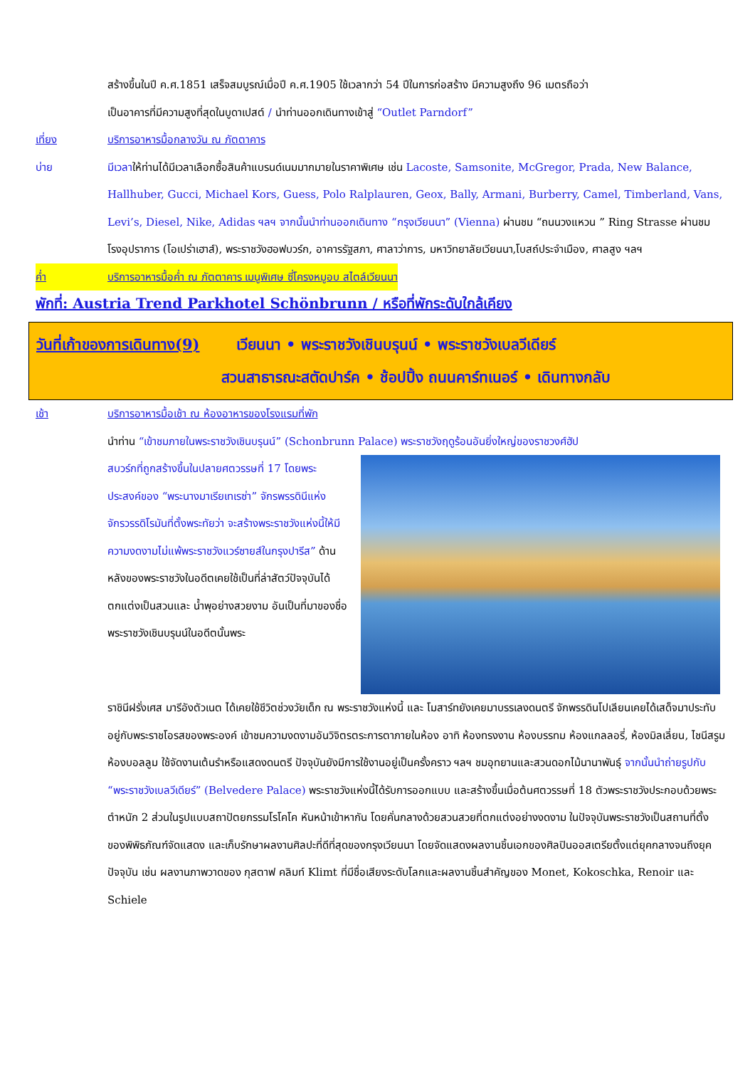สร้างขึ้นในปี ค.ศ.1851 เสร็จสมบูรณ์เมื่อปี ค.ศ.1905 ใช้เวลากว่า 54 ปีในการก่อสร้าง มีความสูงถึง 96 เมตรถือว่า
เป็นอาคารที่มีความสูงที่สุดในบูดาเปสต์ / นำท่านออกเดินทางเข้าสู่ “Outlet Parndorf”
เที่ยง บริการอาหารมื้อกลางวัน ณ ภัตตาคาร
บ่าย
มีเวลาให้ท่านได้มีเวลาเลือกซื้อสินค้าแบรนด์เนมมากมายในราคาพิเศษ เช่น Lacoste, Samsonite, McGregor, Prada, New Balance, Hallhuber, Gucci, Michael Kors, Guess, Polo Ralplauren, Geox, Bally, Armani, Burberry, Camel, Timberland, Vans, Levi’s, Diesel, Nike, Adidas ฯลฯ จากนั้นนำท่านออกเดินทาง “กรุงเวียนนา” (Vienna) ผ่านชม “ถนนวงแหวน ” Ring Strasse ผ่านชม โรงอุปราการ (โอเปร่าเฮาส์), พระราชวังฮอฟบวร์ก, อาคารรัฐสภา, ศาลาว่าการ, มหาวิทยาลัยเวียนนา,โบสถ์ประจำเมือง, ศาลสูง ฯลฯ
ค่ำ บริการอาหารมื้อค่ำ ณ ภัตตาคาร เมนูพิเศษ ซี่โครงหมูอบ สไตล์เวียนนา
พักที่: Austria Trend Parkhotel Schönbrunn / หรือที่พักระดับใกล้เคียง
วันที่เก้าของการเดินทาง(9) เวียนนา • พระราชวังเชินบรุนน์ • พระราชวังเบลวีเดียร์
สวนสาธารณะสตัดปาร์ค • ช้อปปิ้ง ถนนคาร์ทเนอร์ • เดินทางกลับ
เช้า บริการอาหารมื้อเช้า ณ ห้องอาหารของโรงแรมที่พัก
นำท่าน “เข้าชมภายในพระราชวังเชินบรุนน์” (Schonbrunn Palace) พระราชวังฤดูร้อนอันยิ่งใหญ่ของราชวงศ์ฮัป
สบวร์กที่ถูกสร้างขึ้นในปลายศตวรรษที่ 17 โดยพระประสงค์ของ “พระนางมาเรียเทเรซ่า” จักรพรรดินีแห่งจักรวรรดิโรมันที่ตั้งพระทัยว่า จะสร้างพระราชวังแห่งนี้ให้มีความงดงามไม่แพ้พระราชวังแวร์ซายส์ในกรุงปารีส” ด้านหลังของพระราชวังในอดีตเคยใช้เป็นที่ล่าสัตว์ปัจจุบันได้ตกแต่งเป็นสวนและ น้ำพุอย่างสวยงาม อันเป็นที่มาของชื่อพระราชวังเชินบรุนน์ในอดีตนั้นพระ
ราชินีฝรั่งเศส มารีอังตัวเนต ได้เคยใช้ชีวิตช่วงวัยเด็ก ณ พระราชวังแห่งนี้ และ โมสาร์ทยังเคยมาบรรเลงดนตรี จักพรรดินโปเลียนเคยได้เสด็จมาประทับอยู่กับพระราชโอรสของพระองค์ เข้าชมความงดงามอันวิจิตรตระการตาภายในห้อง อาทิ ห้องทรงงาน ห้องบรรทม ห้องแกลลอรี่, ห้องมิลเลี่ยน, ไชนีสรูม ห้องบอลลูม ใช้จัดงานเต้นรำหรือแสดงดนตรี ปัจจุบันยังมีการใช้งานอยู่เป็นครั้งคราว ฯลฯ ชมอุทยานและสวนดอกไม้นานาพันธุ์ จากนั้นนำถ่ายรูปกับ “พระราชวังเบลวีเดียร์” (Belvedere Palace) พระราชวังแห่งนี้ได้รับการออกแบบ และสร้างขึ้นเมื่อต้นศตวรรษที่ 18 ตัวพระราชวังประกอบด้วยพระตำหนัก 2 ส่วนในรูปแบบสถาปัตยกรรมโรโคโค หันหน้าเข้าหากัน โดยคั่นกลางด้วยสวนสวยที่ตกแต่งอย่างงดงาม ในปัจจุบันพระราชวังเป็นสถานที่ตั้งของพิพิธภัณฑ์จัดแสดง และเก็บรักษาผลงานศิลปะที่ดีที่สุดของกรุงเวียนนา โดยจัดแสดงผลงานชิ้นเอกของศิลปินออสเตรียตั้งแต่ยุคกลางจนถึงยุคปัจจุบัน เช่น ผลงานภาพวาดของ กุสตาฟ คลิมท์ Klimt ที่มีชื่อเสียงระดับโลกและผลงานชิ้นสำคัญของ Monet, Kokoschka, Renoir และ Schiele